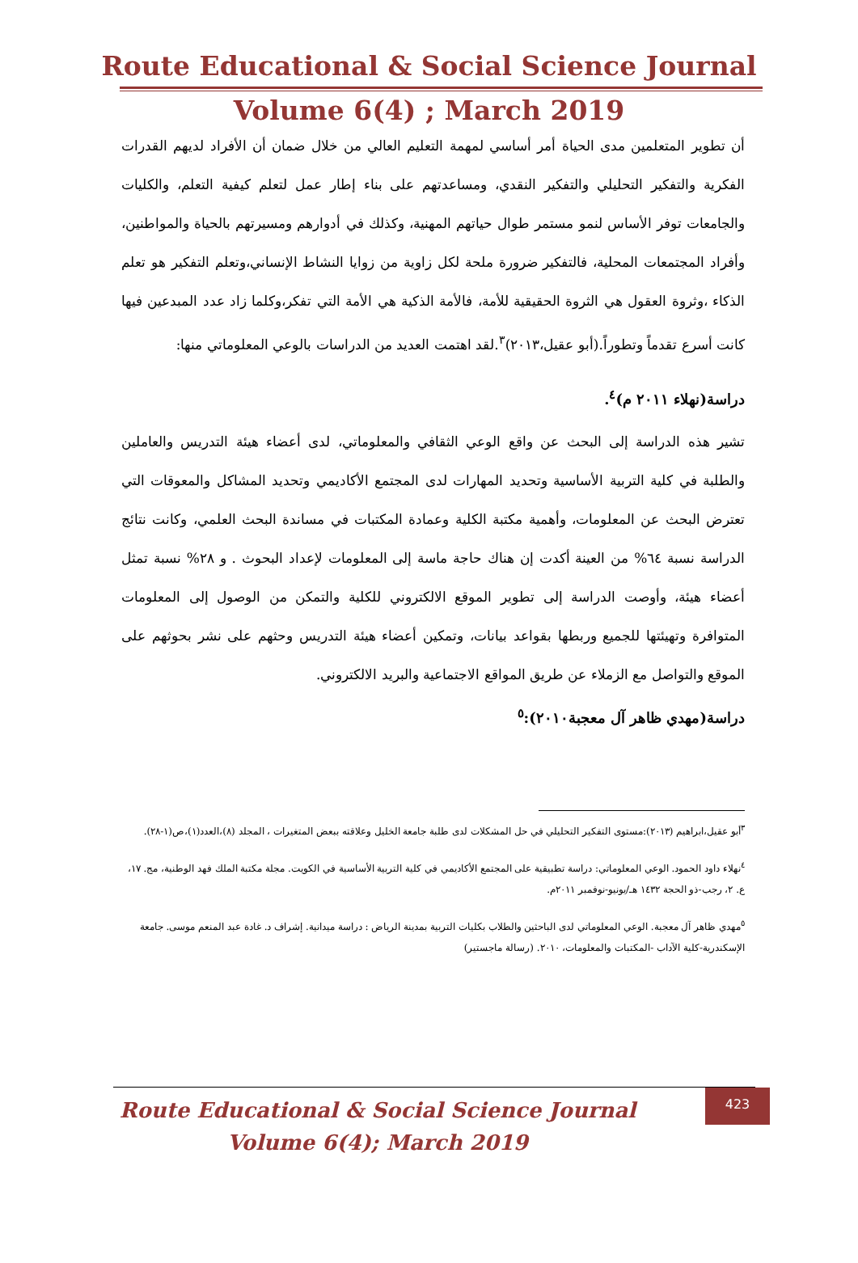Route Educational & Social Science Journal
Volume 6(4) ; March 2019
أن تطوير المتعلمين مدى الحياة أمر أساسي لمهمة التعليم العالي من خلال ضمان أن الأفراد لديهم القدرات الفكرية والتفكير التحليلي والتفكير النقدي، ومساعدتهم على بناء إطار عمل لتعلم كيفية التعلم، والكليات والجامعات توفر الأساس لنمو مستمر طوال حياتهم المهنية، وكذلك في أدوارهم ومسيرتهم بالحياة والمواطنين، وأفراد المجتمعات المحلية، فالتفكير ضرورة ملحة لكل زاوية من زوايا النشاط الإنساني،وتعلم التفكير هو تعلم الذكاء ،وثروة العقول هي الثروة الحقيقية للأمة، فالأمة الذكية هي الأمة التي تفكر،وكلما زاد عدد المبدعين فيها كانت أسرع تقدماً وتطوراً.(أبو عقيل،٢٠١٣)<sup>٣</sup>.لقد اهتمت العديد من الدراسات بالوعي المعلوماتي منها:
دراسة(نهلاء ٢٠١١ م)<sup>٤</sup>.
تشير هذه الدراسة إلى البحث عن واقع الوعي الثقافي والمعلوماتي، لدى أعضاء هيئة التدريس والعاملين والطلبة في كلية التربية الأساسية وتحديد المهارات لدى المجتمع الأكاديمي وتحديد المشاكل والمعوقات التي تعترض البحث عن المعلومات، وأهمية مكتبة الكلية وعمادة المكتبات في مساندة البحث العلمي، وكانت نتائج الدراسة نسبة ٦٤% من العينة أكدت إن هناك حاجة ماسة إلى المعلومات لإعداد البحوث . و ٢٨% نسبة تمثل أعضاء هيئة، وأوصت الدراسة إلى تطوير الموقع الالكتروني للكلية والتمكن من الوصول إلى المعلومات المتوافرة وتهيئتها للجميع وربطها بقواعد بيانات، وتمكين أعضاء هيئة التدريس وحثهم على نشر بحوثهم على الموقع والتواصل مع الزملاء عن طريق المواقع الاجتماعية والبريد الالكتروني.
دراسة(مهدي ظاهر آل معجبة٢٠١٠):<sup>٥</sup>
<sup>٣</sup> أبو عقيل،ابراهيم (٢٠١٣):مستوى التفكير التحليلي في حل المشكلات لدى طلبة جامعة الخليل وعلاقته ببعض المتغيرات ، المجلد (٨)،العدد(١)،ص(١-٢٨).
<sup>٤</sup> نهلاء داود الحمود. الوعي المعلوماتي: دراسة تطبيقية على المجتمع الأكاديمي في كلية التربية الأساسية في الكويت. مجلة مكتبة الملك فهد الوطنية، مج. ١٧، ع. ٢، رجب-ذو الحجة ١٤٣٢ هـ/يونيو-نوفمبر ٢٠١١م.
<sup>٥</sup> مهدي ظاهر آل معجبة. الوعي المعلوماتي لدى الباحثين والطلاب بكليات التربية بمدينة الرياض : دراسة ميدانية. إشراف د. غادة عبد المنعم موسى. جامعة الإسكندرية-كلية الآداب -المكتبات والمعلومات، ٢٠١٠. (رسالة ماجستير)
423
Route Educational & Social Science Journal
Volume 6(4); March 2019